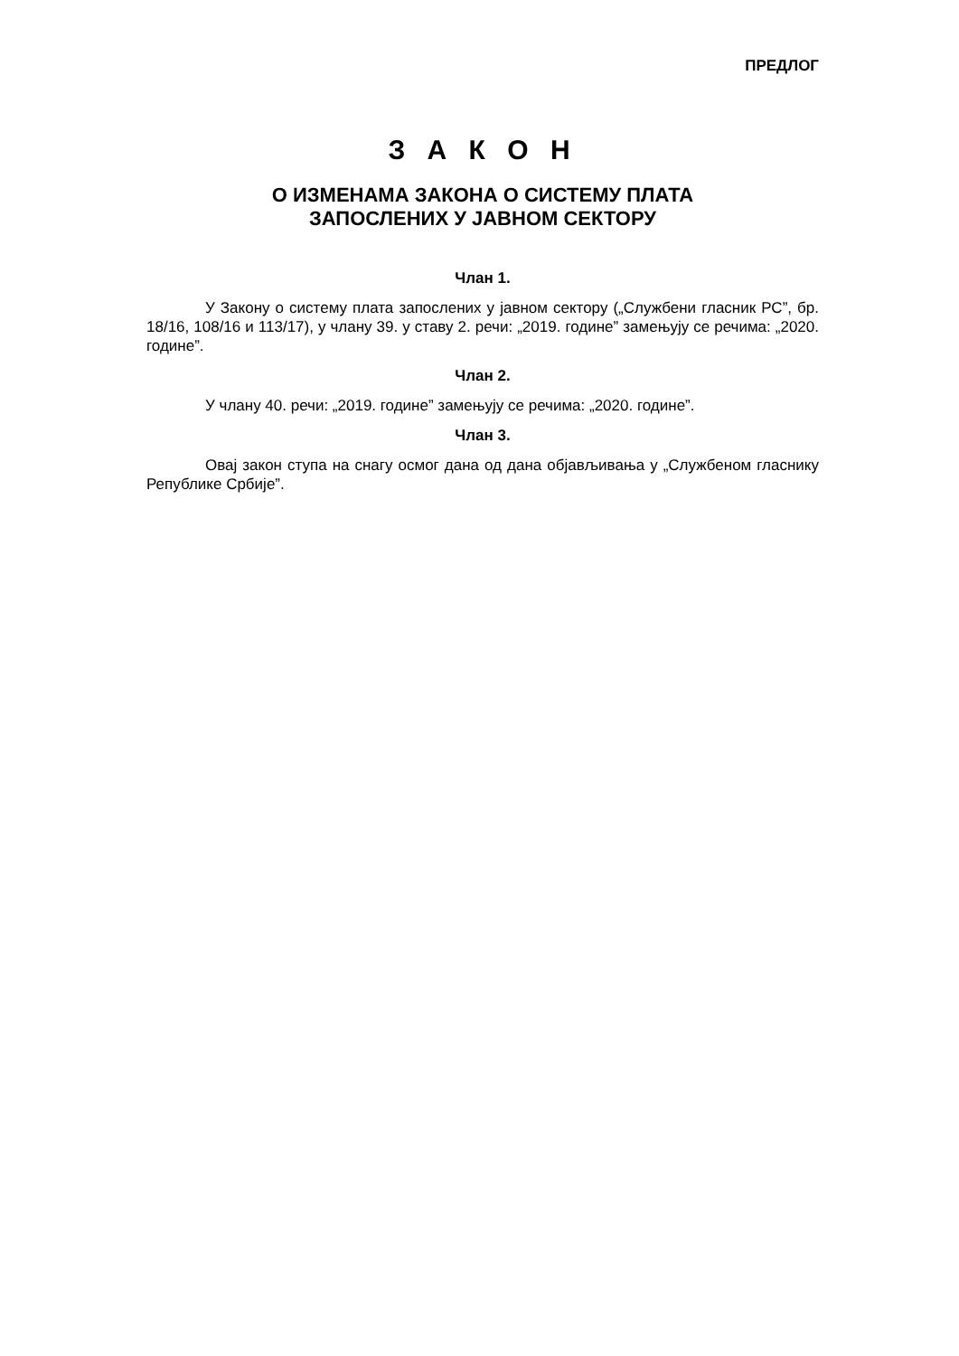ПРЕДЛОГ
З А К О Н
О ИЗМЕНАМА ЗАКОНА О СИСТЕМУ ПЛАТА
ЗАПОСЛЕНИХ У ЈАВНОМ СЕКТОРУ
Члан 1.
У Закону о систему плата запослених у јавном сектору („Службени гласник РС”, бр. 18/16, 108/16 и 113/17), у члану 39. у ставу 2. речи: „2019. године” замењују се речима: „2020. године”.
Члан 2.
У члану 40. речи: „2019. године” замењују се речима: „2020. године”.
Члан 3.
Овај закон ступа на снагу осмог дана од дана објављивања у „Службеном гласнику Републике Србије”.